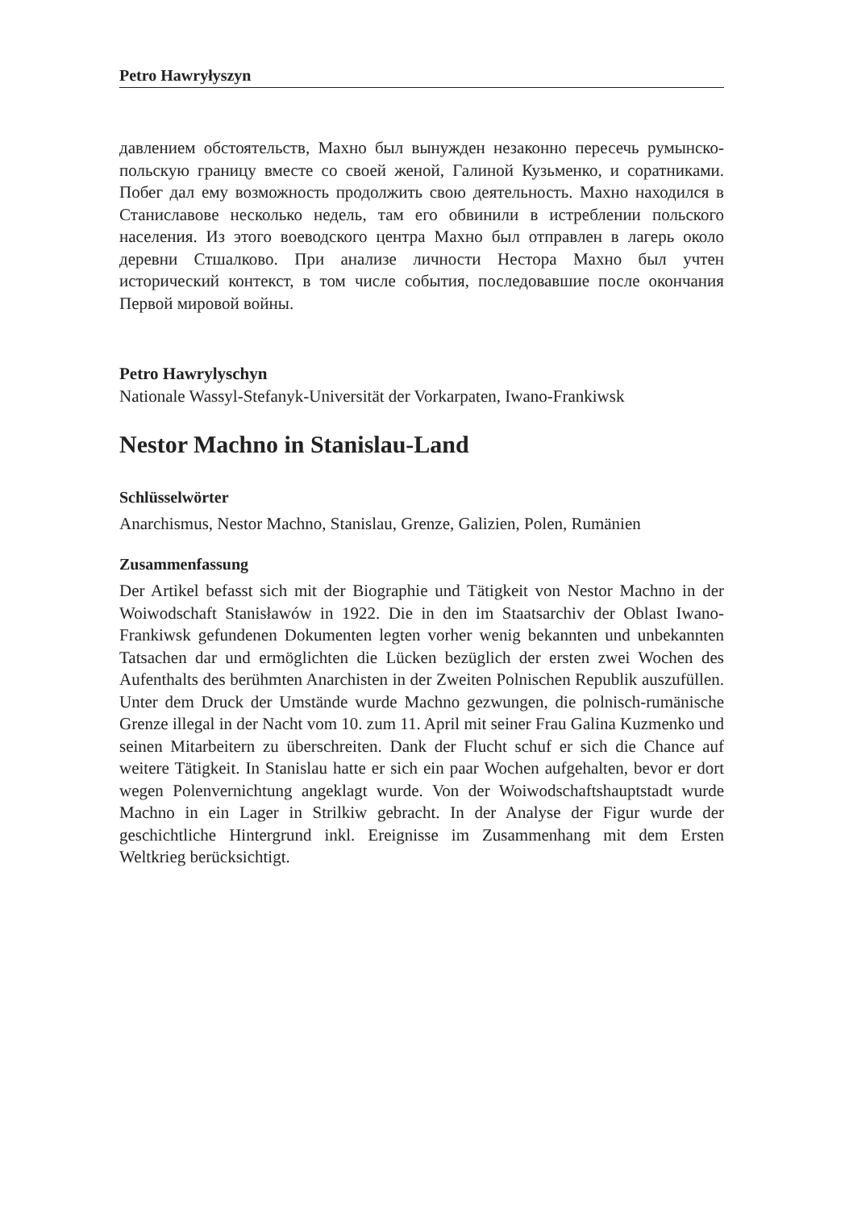Petro Hawryłyszyn
давлением обстоятельств, Махно был вынужден незаконно пересечь румынско-польскую границу вместе со своей женой, Галиной Кузьменко, и соратниками. Побег дал ему возможность продолжить свою деятельность. Махно находился в Станиславове несколько недель, там его обвинили в истреблении польского населения. Из этого воеводского центра Махно был отправлен в лагерь около деревни Стшалково. При анализе личности Нестора Махно был учтен исторический контекст, в том числе события, последовавшие после окончания Первой мировой войны.
Petro Hawrylyschyn
Nationale Wassyl-Stefanyk-Universität der Vorkarpaten, Iwano-Frankiwsk
Nestor Machno in Stanislau-Land
Schlüsselwörter
Anarchismus, Nestor Machno, Stanislau, Grenze, Galizien, Polen, Rumänien
Zusammenfassung
Der Artikel befasst sich mit der Biographie und Tätigkeit von Nestor Machno in der Woiwodschaft Stanisławów in 1922. Die in den im Staatsarchiv der Oblast Iwano-Frankiwsk gefundenen Dokumenten legten vorher wenig bekannten und unbekannten Tatsachen dar und ermöglichten die Lücken bezüglich der ersten zwei Wochen des Aufenthalts des berühmten Anarchisten in der Zweiten Polnischen Republik auszufüllen. Unter dem Druck der Umstände wurde Machno gezwungen, die polnisch-rumänische Grenze illegal in der Nacht vom 10. zum 11. April mit seiner Frau Galina Kuzmenko und seinen Mitarbeitern zu überschreiten. Dank der Flucht schuf er sich die Chance auf weitere Tätigkeit. In Stanislau hatte er sich ein paar Wochen aufgehalten, bevor er dort wegen Polenvernichtung angeklagt wurde. Von der Woiwodschaftshauptstadt wurde Machno in ein Lager in Strilkiw gebracht. In der Analyse der Figur wurde der geschichtliche Hintergrund inkl. Ereignisse im Zusammenhang mit dem Ersten Weltkrieg berücksichtigt.